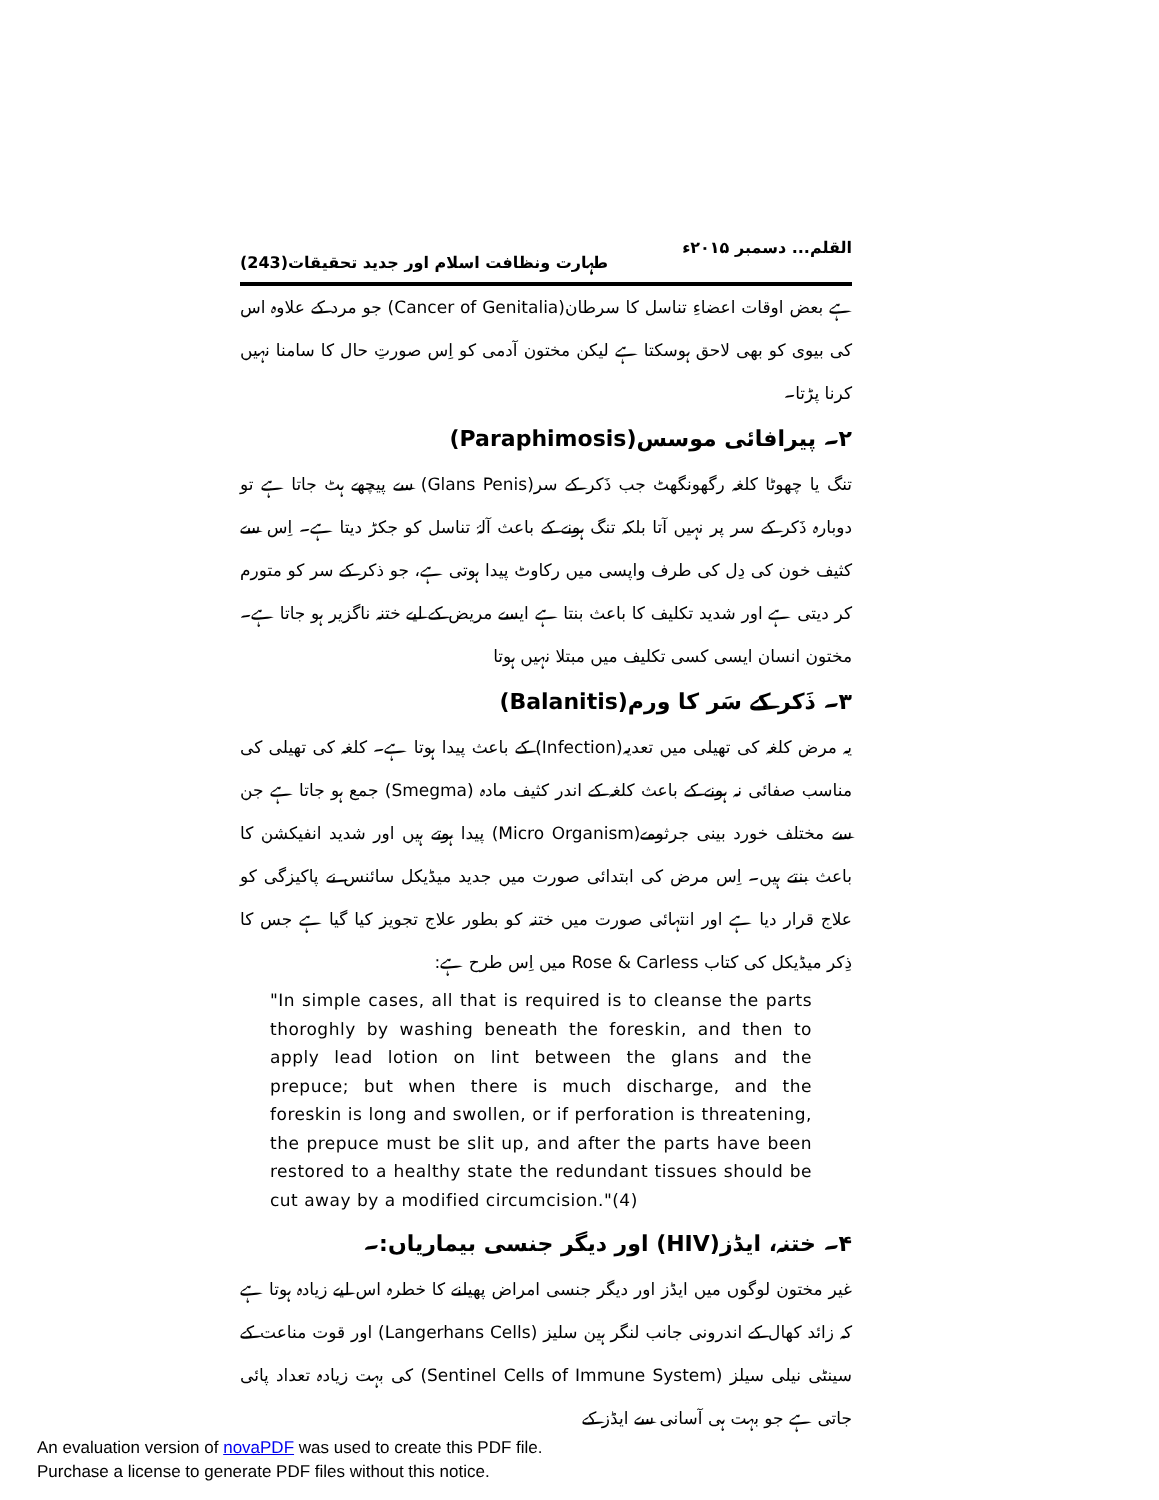القلم... دسمبر ۲۰۱۵ء طہارت ونظافت اسلام اور جدید تحقیقات(243)
ہے بعض اوقات اعضاءِ تناسل کا سرطان(Cancer of Genitalia) جو مرد کے علاوہ اس کی بیوی کو بھی لاحق ہوسکتا ہے لیکن مختون آدمی کو اِس صورتِ حال کا سامنا نہیں کرنا پڑتا۔
۲۔ پیرافائی موسس(Paraphimosis)
تنگ یا چھوٹا کلغہ رگھونگھٹ جب ذَکر کے سر(Glans Penis) سے پیچھے ہٹ جاتا ہے تو دوبارہ ذَکر کے سر پر نہیں آتا بلکہ تنگ ہونے کے باعث آلۂ تناسل کو جکڑ دیتا ہے۔ اِس سے کثیف خون کی دِل کی طرف واپسی میں رکاوٹ پیدا ہوتی ہے، جو ذکر کے سر کو متورم کر دیتی ہے اور شدید تکلیف کا باعث بنتا ہے ایسے مریض کے لیے ختنہ ناگزیر ہو جاتا ہے۔ مختون انسان ایسی کسی تکلیف میں مبتلا نہیں ہوتا
۳۔ ذَکر کے سَر کا ورم(Balanitis)
یہ مرض کلغہ کی تھیلی میں تعدیہ(Infection) کے باعث پیدا ہوتا ہے۔ کلغہ کی تھیلی کی مناسب صفائی نہ ہونے کے باعث کلغہ کے اندر کثیف مادہ (Smegma) جمع ہو جاتا ہے جن سے مختلف خورد بینی جرثومے(Micro Organism) پیدا ہوتے ہیں اور شدید انفیکشن کا باعث بنتے ہیں۔ اِس مرض کی ابتدائی صورت میں جدید میڈیکل سائنس نے پاکیزگی کو علاج قرار دیا ہے اور انتہائی صورت میں ختنہ کو بطور علاج تجویز کیا گیا ہے جس کا ذِکر میڈیکل کی کتاب Rose & Carless میں اِس طرح ہے:
"In simple cases, all that is required is to cleanse the parts thoroghly by washing beneath the foreskin, and then to apply lead lotion on lint between the glans and the prepuce; but when there is much discharge, and the foreskin is long and swollen, or if perforation is threatening, the prepuce must be slit up, and after the parts have been restored to a healthy state the redundant tissues should be cut away by a modified circumcision."(4)
۴۔ ختنہ، ایڈز(HIV) اور دیگر جنسی بیماریاں:۔
غیر مختون لوگوں میں ایڈز اور دیگر جنسی امراض پھیلنے کا خطرہ اس لیے زیادہ ہوتا ہے کہ زائد کھال کے اندرونی جانب لنگر ہین سلیز (Langerhans Cells) اور قوت مناعت کے سینٹی نیلی سیلز (Sentinel Cells of Immune System) کی بہت زیادہ تعداد پائی جاتی ہے جو بہت ہی آسانی سے ایڈز کے
An evaluation version of novaPDF was used to create this PDF file.
Purchase a license to generate PDF files without this notice.